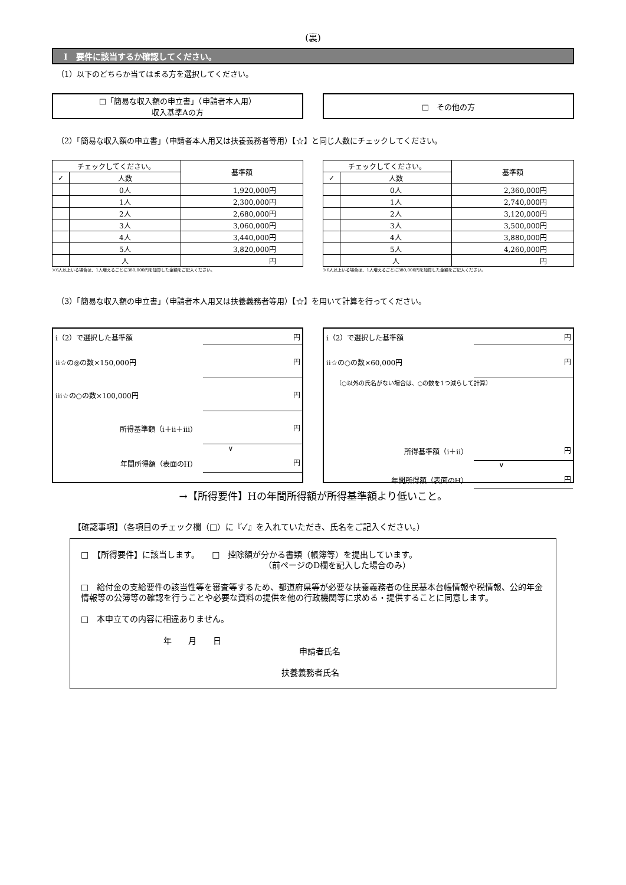(裏)
Ⅰ　要件に該当するか確認してください。
（1）以下のどちらか当てはまる方を選択してください。
□「簡易な収入額の申立書」（申請者本人用）
収入基準Aの方
□　その他の方
（2）「簡易な収入額の申立書」（申請者本人用又は扶養義務者等用）【☆】と同じ人数にチェックしてください。
| チェックしてください。 | | 基準額 |
| --- | --- | --- |
| ✓ | 人数 | |
| | 0人 | 1,920,000円 |
| | 1人 | 2,300,000円 |
| | 2人 | 2,680,000円 |
| | 3人 | 3,060,000円 |
| | 4人 | 3,440,000円 |
| | 5人 | 3,820,000円 |
| | 人 | 円 |
※6人以上いる場合は、1人増えるごとに380,000円を加算した金額をご記入ください。
| チェックしてください。 | | 基準額 |
| --- | --- | --- |
| ✓ | 人数 | |
| | 0人 | 2,360,000円 |
| | 1人 | 2,740,000円 |
| | 2人 | 3,120,000円 |
| | 3人 | 3,500,000円 |
| | 4人 | 3,880,000円 |
| | 5人 | 4,260,000円 |
| | 人 | 円 |
※6人以上いる場合は、1人増えるごとに380,000円を加算した金額をご記入ください。
（3）「簡易な収入額の申立書」（申請者本人用又は扶養義務者等用）【☆】を用いて計算を行ってください。
ⅰ（2）で選択した基準額 円
ⅱ☆の◎の数×150,000円 円
ⅲ☆の○の数×100,000円 円
所得基準額（ⅰ＋ⅱ＋ⅲ） 円
∨
年間所得額（表面のH） 円
ⅰ（2）で選択した基準額 円
ⅱ☆の○の数×60,000円 円
（○以外の氏名がない場合は、○の数を1つ減らして計算）
所得基準額（ⅰ＋ⅱ） 円
∨
年間所得額（表面のH） 円
→【所得要件】Hの年間所得額が所得基準額より低いこと。
【確認事項】（各項目のチェック欄（□）に『✓』を入れていただき、氏名をご記入ください。）
□　【所得要件】に該当します。　　□　控除額が分かる書類（帳簿等）を提出しています。
（前ページのD欄を記入した場合のみ）
□　給付金の支給要件の該当性等を審査等するため、都道府県等が必要な扶養義務者の住民基本台帳情報や税情報、公的年金情報等の公簿等の確認を行うことや必要な資料の提供を他の行政機関等に求める・提供することに同意します。
□　本申立ての内容に相違ありません。
年　　月　　日
申請者氏名
扶養義務者氏名